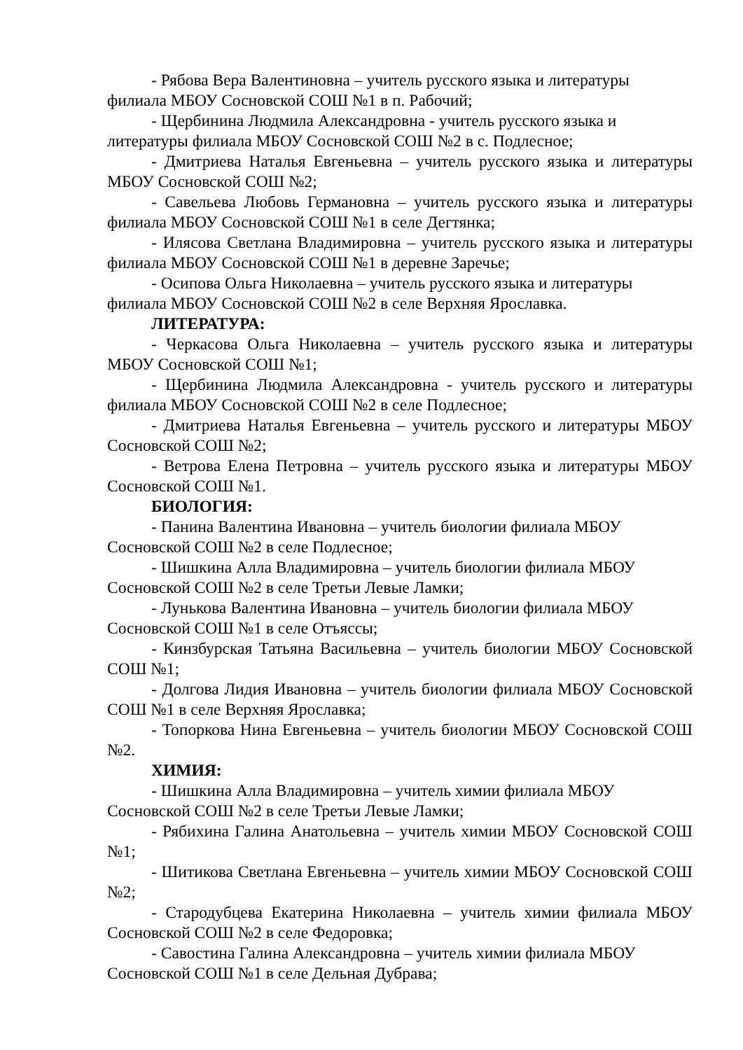- Рябова Вера Валентиновна – учитель русского языка и литературы филиала МБОУ Сосновской СОШ №1 в п. Рабочий;
- Щербинина Людмила Александровна - учитель русского языка и литературы филиала МБОУ Сосновской СОШ №2 в с. Подлесное;
- Дмитриева Наталья Евгеньевна – учитель русского языка и литературы МБОУ Сосновской СОШ №2;
- Савельева Любовь Германовна – учитель русского языка и литературы филиала МБОУ Сосновской СОШ №1 в селе Дегтянка;
- Илясова Светлана Владимировна – учитель русского языка и литературы филиала МБОУ Сосновской СОШ №1 в деревне Заречье;
- Осипова Ольга Николаевна – учитель русского языка и литературы филиала МБОУ Сосновской СОШ №2 в селе Верхняя Ярославка.
ЛИТЕРАТУРА:
- Черкасова Ольга Николаевна – учитель русского языка и литературы МБОУ Сосновской СОШ №1;
- Щербинина Людмила Александровна - учитель русского и литературы филиала МБОУ Сосновской СОШ №2 в селе Подлесное;
- Дмитриева Наталья Евгеньевна – учитель русского и литературы МБОУ Сосновской СОШ №2;
- Ветрова Елена Петровна – учитель русского языка и литературы МБОУ Сосновской СОШ №1.
БИОЛОГИЯ:
- Панина Валентина Ивановна – учитель биологии филиала МБОУ Сосновской СОШ №2 в селе Подлесное;
- Шишкина Алла Владимировна – учитель биологии филиала МБОУ Сосновской СОШ №2 в селе Третьи Левые Ламки;
- Лунькова Валентина Ивановна – учитель биологии филиала МБОУ Сосновской СОШ №1 в селе Отъяссы;
- Кинзбурская Татьяна Васильевна – учитель биологии МБОУ Сосновской СОШ №1;
- Долгова Лидия Ивановна – учитель биологии филиала МБОУ Сосновской СОШ №1 в селе Верхняя Ярославка;
- Топоркова Нина Евгеньевна – учитель биологии МБОУ Сосновской СОШ №2.
ХИМИЯ:
- Шишкина Алла Владимировна – учитель химии филиала МБОУ Сосновской СОШ №2 в селе Третьи Левые Ламки;
- Рябихина Галина Анатольевна – учитель химии МБОУ Сосновской СОШ №1;
- Шитикова Светлана Евгеньевна – учитель химии МБОУ Сосновской СОШ №2;
- Стародубцева Екатерина Николаевна – учитель химии филиала МБОУ Сосновской СОШ №2 в селе Федоровка;
- Савостина Галина Александровна – учитель химии филиала МБОУ Сосновской СОШ №1 в селе Дельная Дубрава;